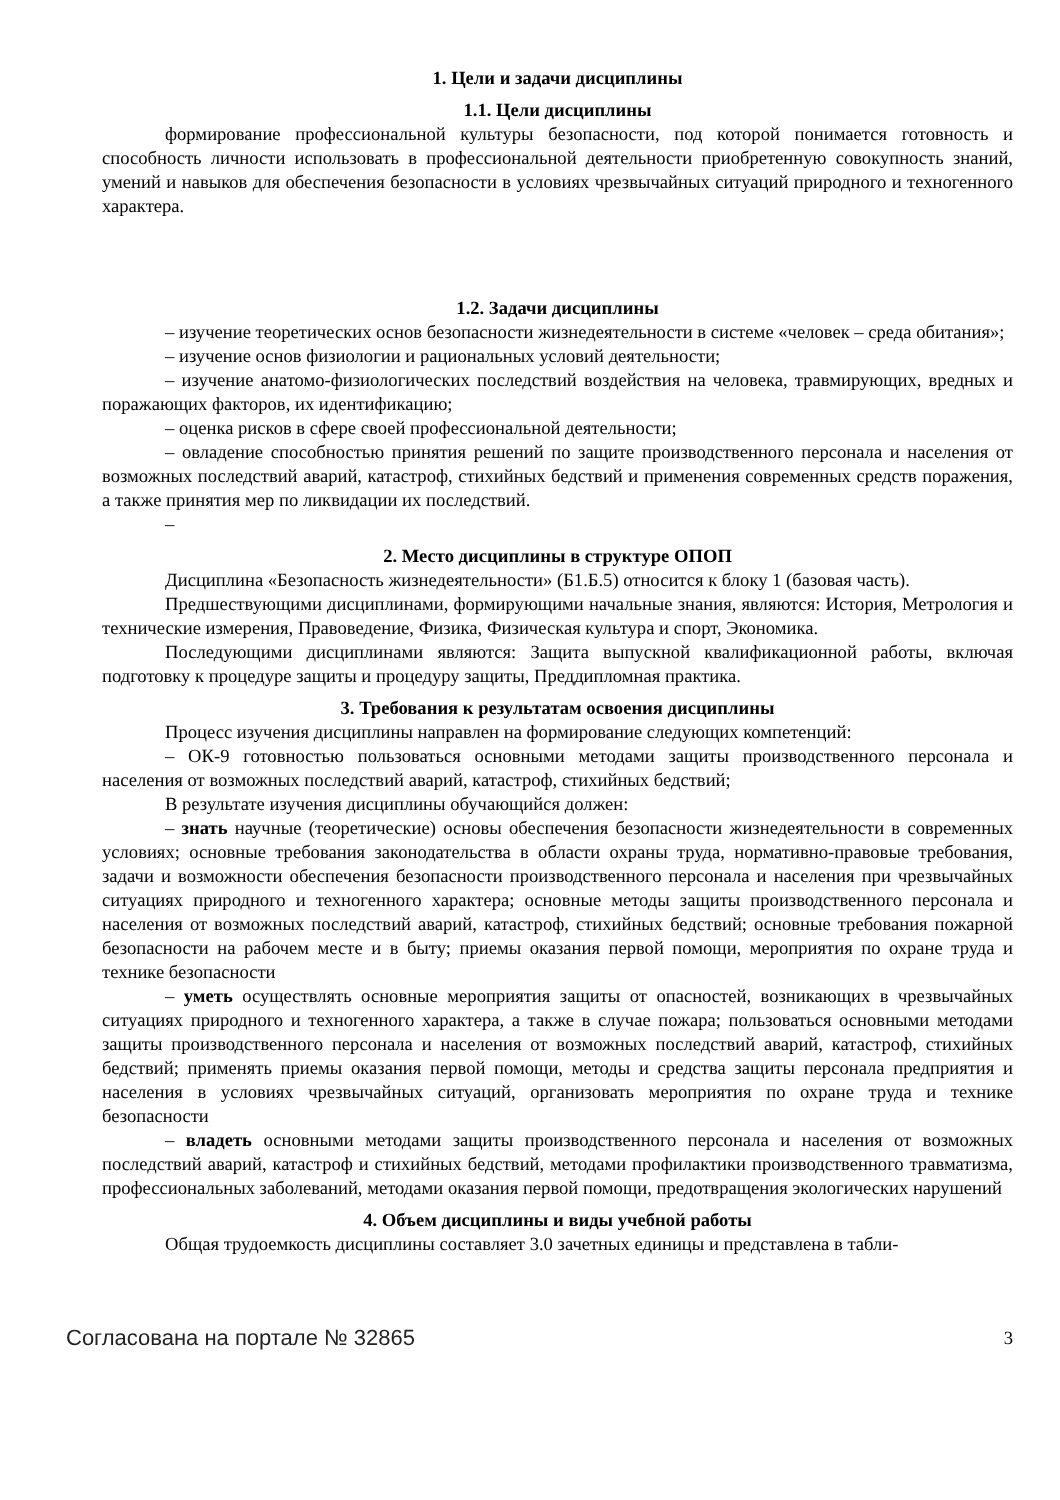1. Цели и задачи дисциплины
1.1. Цели дисциплины
формирование профессиональной культуры безопасности, под которой понимается готовность и способность личности использовать в профессиональной деятельности приобретенную совокупность знаний, умений и навыков для обеспечения безопасности в условиях чрезвычайных ситуаций природного и техногенного характера.
1.2. Задачи дисциплины
– изучение теоретических основ безопасности жизнедеятельности в системе «человек – среда обитания»;
– изучение основ физиологии и рациональных условий деятельности;
– изучение анатомо-физиологических последствий воздействия на человека, травмирующих, вредных и поражающих факторов, их идентификацию;
– оценка рисков в сфере своей профессиональной деятельности;
– овладение способностью принятия решений по защите производственного персонала и населения от возможных последствий аварий, катастроф, стихийных бедствий и применения современных средств поражения, а также принятия мер по ликвидации их последствий.
–
2. Место дисциплины в структуре ОПОП
Дисциплина «Безопасность жизнедеятельности» (Б1.Б.5) относится к блоку 1 (базовая часть).
Предшествующими дисциплинами, формирующими начальные знания, являются: История, Метрология и технические измерения, Правоведение, Физика, Физическая культура и спорт, Экономика.
Последующими дисциплинами являются: Защита выпускной квалификационной работы, включая подготовку к процедуре защиты и процедуру защиты, Преддипломная практика.
3. Требования к результатам освоения дисциплины
Процесс изучения дисциплины направлен на формирование следующих компетенций:
– ОК-9 готовностью пользоваться основными методами защиты производственного персонала и населения от возможных последствий аварий, катастроф, стихийных бедствий;
В результате изучения дисциплины обучающийся должен:
– знать научные (теоретические) основы обеспечения безопасности жизнедеятельности в современных условиях; основные требования законодательства в области охраны труда, нормативно-правовые требования, задачи и возможности обеспечения безопасности производственного персонала и населения при чрезвычайных ситуациях природного и техногенного характера; основные методы защиты производственного персонала и населения от возможных последствий аварий, катастроф, стихийных бедствий; основные требования пожарной безопасности на рабочем месте и в быту; приемы оказания первой помощи, мероприятия по охране труда и технике безопасности
– уметь осуществлять основные мероприятия защиты от опасностей, возникающих в чрезвычайных ситуациях природного и техногенного характера, а также в случае пожара; пользоваться основными методами защиты производственного персонала и населения от возможных последствий аварий, катастроф, стихийных бедствий; применять приемы оказания первой помощи, методы и средства защиты персонала предприятия и населения в условиях чрезвычайных ситуаций, организовать мероприятия по охране труда и технике безопасности
– владеть основными методами защиты производственного персонала и населения от возможных последствий аварий, катастроф и стихийных бедствий, методами профилактики производственного травматизма, профессиональных заболеваний, методами оказания первой помощи, предотвращения экологических нарушений
4. Объем дисциплины и виды учебной работы
Общая трудоемкость дисциплины составляет 3.0 зачетных единицы и представлена в табли-
Согласована на портале № 32865 3